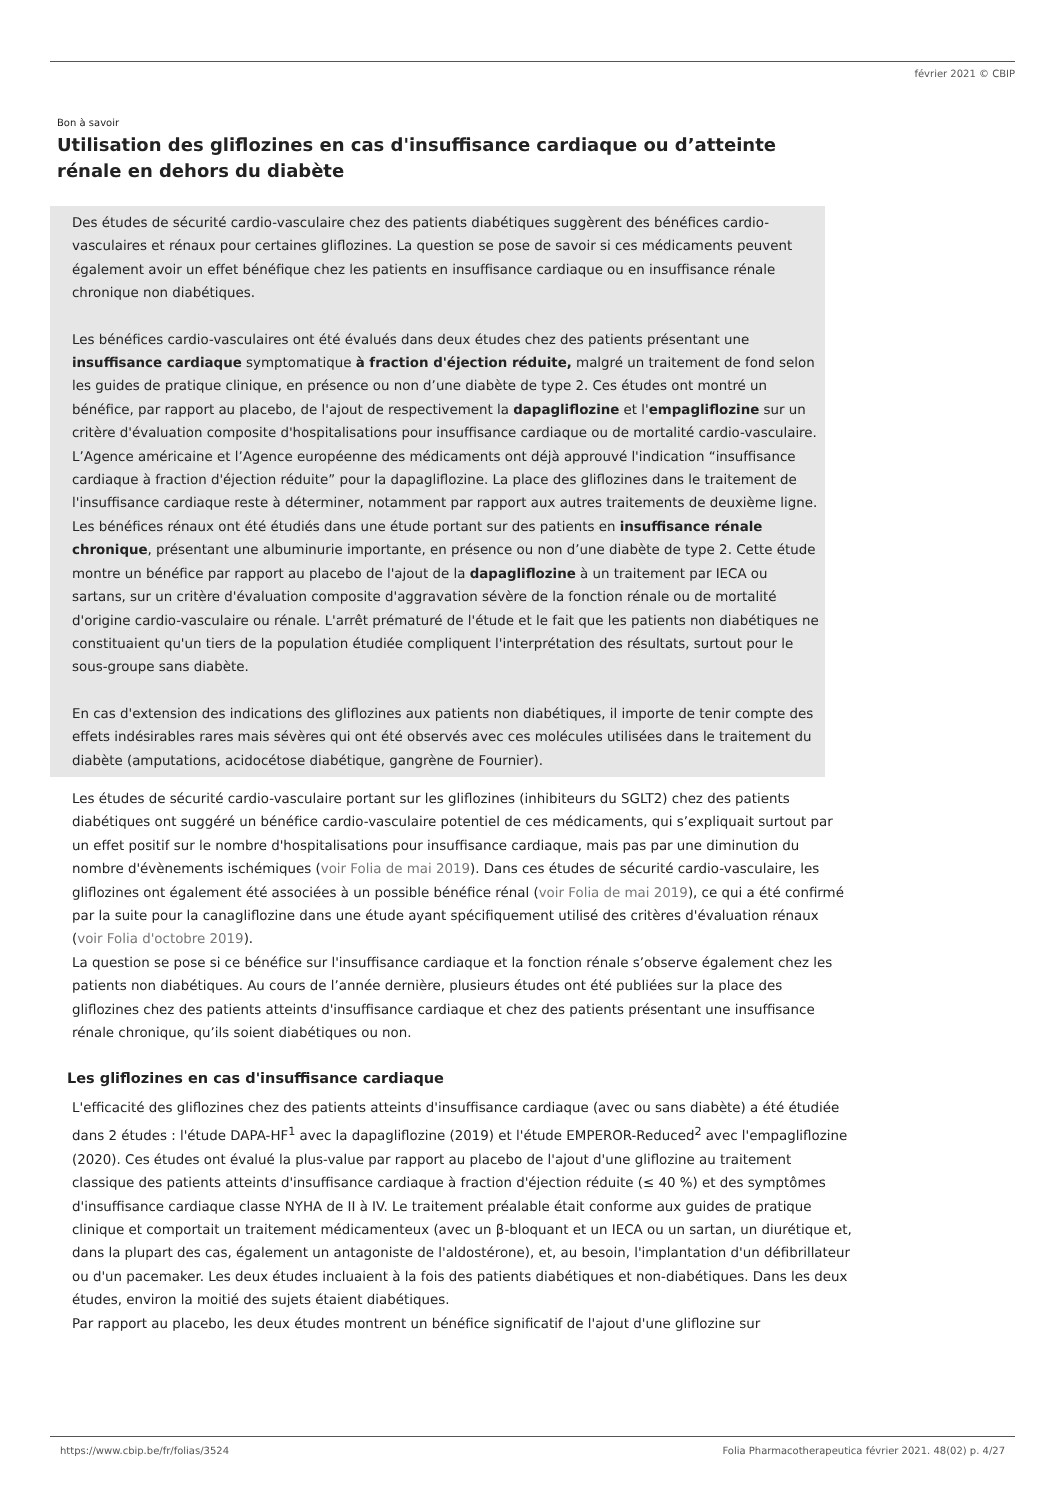février 2021 © CBIP
Bon à savoir
Utilisation des gliflozines en cas d'insuffisance cardiaque ou d’atteinte rénale en dehors du diabète
Des études de sécurité cardio-vasculaire chez des patients diabétiques suggèrent des bénéfices cardio-vasculaires et rénaux pour certaines gliflozines. La question se pose de savoir si ces médicaments peuvent également avoir un effet bénéfique chez les patients en insuffisance cardiaque ou en insuffisance rénale chronique non diabétiques.
Les bénéfices cardio-vasculaires ont été évalués dans deux études chez des patients présentant une insuffisance cardiaque symptomatique à fraction d'éjection réduite, malgré un traitement de fond selon les guides de pratique clinique, en présence ou non d’une diabète de type 2. Ces études ont montré un bénéfice, par rapport au placebo, de l'ajout de respectivement la dapagliflozine et l'empagliflozine sur un critère d'évaluation composite d'hospitalisations pour insuffisance cardiaque ou de mortalité cardio-vasculaire. L’Agence américaine et l’Agence européenne des médicaments ont déjà approuvé l'indication “insuffisance cardiaque à fraction d'éjection réduite” pour la dapagliflozine. La place des gliflozines dans le traitement de l'insuffisance cardiaque reste à déterminer, notamment par rapport aux autres traitements de deuxième ligne.
Les bénéfices rénaux ont été étudiés dans une étude portant sur des patients en insuffisance rénale chronique, présentant une albuminurie importante, en présence ou non d’une diabète de type 2. Cette étude montre un bénéfice par rapport au placebo de l'ajout de la dapagliflozine à un traitement par IECA ou sartans, sur un critère d'évaluation composite d'aggravation sévère de la fonction rénale ou de mortalité d'origine cardio-vasculaire ou rénale. L'arrêt prématuré de l'étude et le fait que les patients non diabétiques ne constituaient qu'un tiers de la population étudiée compliquent l'interprétation des résultats, surtout pour le sous-groupe sans diabète.
En cas d'extension des indications des gliflozines aux patients non diabétiques, il importe de tenir compte des effets indésirables rares mais sévères qui ont été observés avec ces molécules utilisées dans le traitement du diabète (amputations, acidocétose diabétique, gangrène de Fournier).
Les études de sécurité cardio-vasculaire portant sur les gliflozines (inhibiteurs du SGLT2) chez des patients diabétiques ont suggéré un bénéfice cardio-vasculaire potentiel de ces médicaments, qui s’expliquait surtout par un effet positif sur le nombre d'hospitalisations pour insuffisance cardiaque, mais pas par une diminution du nombre d'évènements ischémiques (voir Folia de mai 2019). Dans ces études de sécurité cardio-vasculaire, les gliflozines ont également été associées à un possible bénéfice rénal (voir Folia de mai 2019), ce qui a été confirmé par la suite pour la canagliflozine dans une étude ayant spécifiquement utilisé des critères d'évaluation rénaux (voir Folia d'octobre 2019).
La question se pose si ce bénéfice sur l'insuffisance cardiaque et la fonction rénale s’observe également chez les patients non diabétiques. Au cours de l’année dernière, plusieurs études ont été publiées sur la place des gliflozines chez des patients atteints d'insuffisance cardiaque et chez des patients présentant une insuffisance rénale chronique, qu’ils soient diabétiques ou non.
Les gliflozines en cas d'insuffisance cardiaque
L'efficacité des gliflozines chez des patients atteints d'insuffisance cardiaque (avec ou sans diabète) a été étudiée dans 2 études : l'étude DAPA-HF<sup>1</sup> avec la dapagliflozine (2019) et l'étude EMPEROR-Reduced<sup>2</sup> avec l'empagliflozine (2020). Ces études ont évalué la plus-value par rapport au placebo de l'ajout d'une gliflozine au traitement classique des patients atteints d'insuffisance cardiaque à fraction d'éjection réduite (≤ 40 %) et des symptômes d'insuffisance cardiaque classe NYHA de II à IV. Le traitement préalable était conforme aux guides de pratique clinique et comportait un traitement médicamenteux (avec un β-bloquant et un IECA ou un sartan, un diurétique et, dans la plupart des cas, également un antagoniste de l'aldostérone), et, au besoin, l'implantation d'un défibrillateur ou d'un pacemaker. Les deux études incluaient à la fois des patients diabétiques et non-diabétiques. Dans les deux études, environ la moitié des sujets étaient diabétiques.
Par rapport au placebo, les deux études montrent un bénéfice significatif de l'ajout d'une gliflozine sur
https://www.cbip.be/fr/folias/3524 Folia Pharmacotherapeutica février 2021. 48(02) p. 4/27